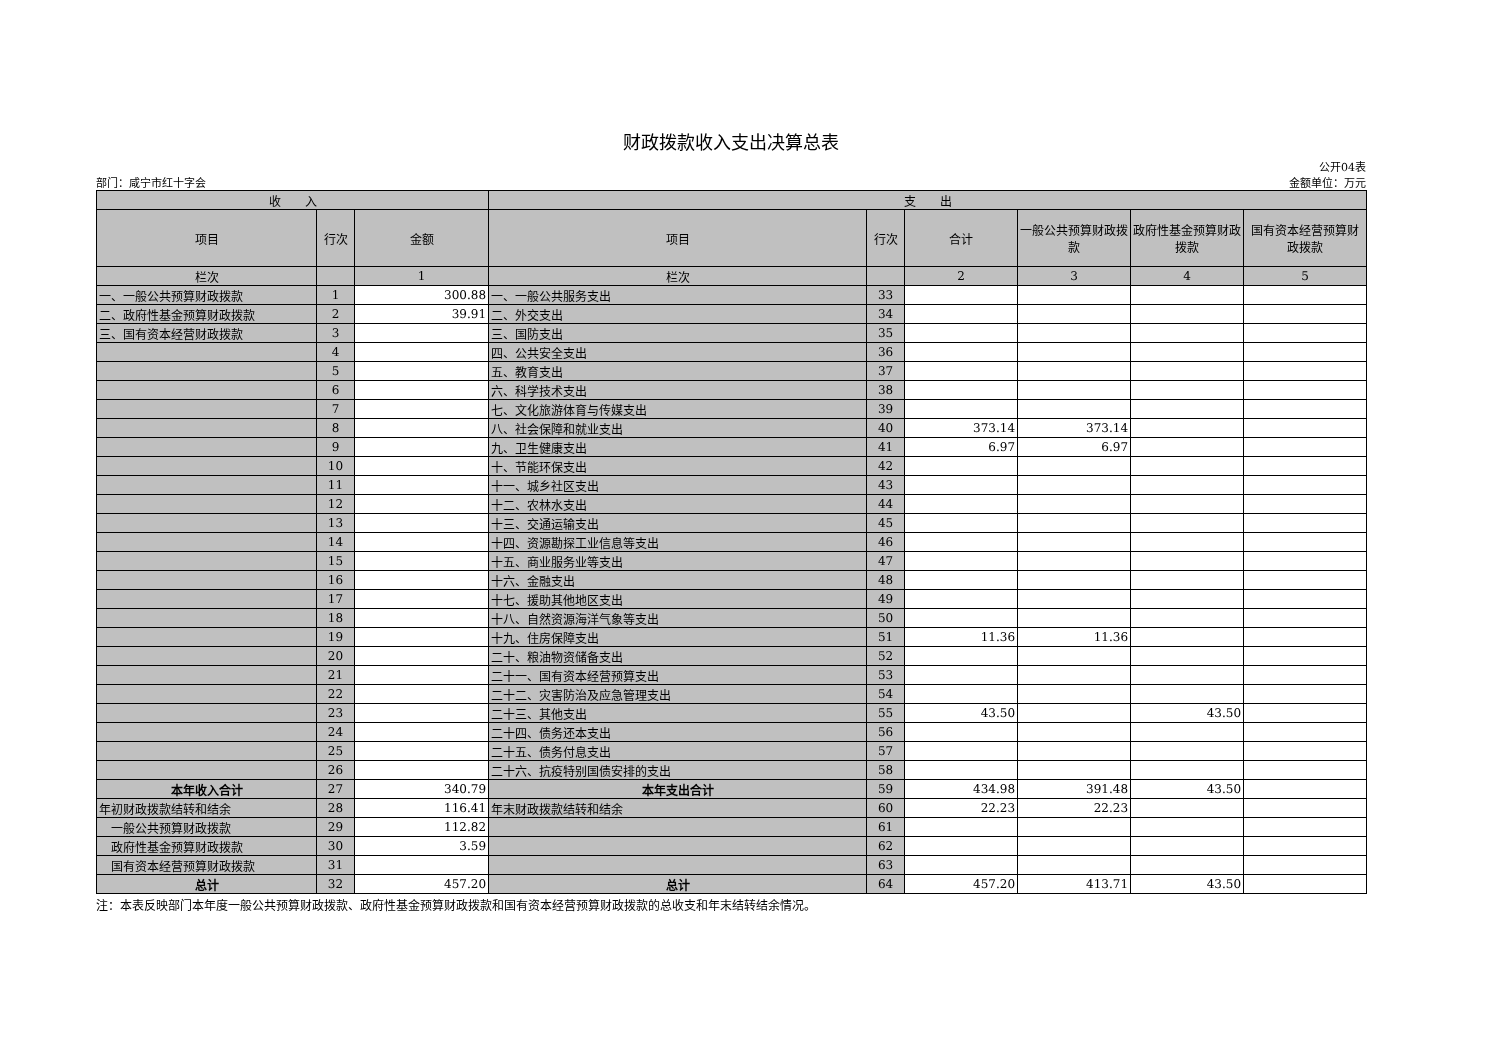财政拨款收入支出决算总表
公开04表
部门：咸宁市红十字会 金额单位：万元
| 收 入 | | | 支 出 | | | | | |
| --- | --- | --- | --- | --- | --- | --- | --- | --- |
| 项目 | 行次 | 金额 | 项目 | 行次 | 合计 | 一般公共预算财政拨款 | 政府性基金预算财政拨款 | 国有资本经营预算财政拨款 |
| 栏次 | | 1 | 栏次 | | 2 | 3 | 4 | 5 |
| 一、一般公共预算财政拨款 | 1 | 300.88 | 一、一般公共服务支出 | 33 | | | | |
| 二、政府性基金预算财政拨款 | 2 | 39.91 | 二、外交支出 | 34 | | | | |
| 三、国有资本经营财政拨款 | 3 | | 三、国防支出 | 35 | | | | |
| | 4 | | 四、公共安全支出 | 36 | | | | |
| | 5 | | 五、教育支出 | 37 | | | | |
| | 6 | | 六、科学技术支出 | 38 | | | | |
| | 7 | | 七、文化旅游体育与传媒支出 | 39 | | | | |
| | 8 | | 八、社会保障和就业支出 | 40 | 373.14 | 373.14 | | |
| | 9 | | 九、卫生健康支出 | 41 | 6.97 | 6.97 | | |
| | 10 | | 十、节能环保支出 | 42 | | | | |
| | 11 | | 十一、城乡社区支出 | 43 | | | | |
| | 12 | | 十二、农林水支出 | 44 | | | | |
| | 13 | | 十三、交通运输支出 | 45 | | | | |
| | 14 | | 十四、资源勘探工业信息等支出 | 46 | | | | |
| | 15 | | 十五、商业服务业等支出 | 47 | | | | |
| | 16 | | 十六、金融支出 | 48 | | | | |
| | 17 | | 十七、援助其他地区支出 | 49 | | | | |
| | 18 | | 十八、自然资源海洋气象等支出 | 50 | | | | |
| | 19 | | 十九、住房保障支出 | 51 | 11.36 | 11.36 | | |
| | 20 | | 二十、粮油物资储备支出 | 52 | | | | |
| | 21 | | 二十一、国有资本经营预算支出 | 53 | | | | |
| | 22 | | 二十二、灾害防治及应急管理支出 | 54 | | | | |
| | 23 | | 二十三、其他支出 | 55 | 43.50 | | 43.50 | |
| | 24 | | 二十四、债务还本支出 | 56 | | | | |
| | 25 | | 二十五、债务付息支出 | 57 | | | | |
| | 26 | | 二十六、抗疫特别国债安排的支出 | 58 | | | | |
| 本年收入合计 | 27 | 340.79 | 本年支出合计 | 59 | 434.98 | 391.48 | 43.50 | |
| 年初财政拨款结转和结余 | 28 | 116.41 | 年末财政拨款结转和结余 | 60 | 22.23 | 22.23 | | |
| 一般公共预算财政拨款 | 29 | 112.82 | | 61 | | | | |
| 政府性基金预算财政拨款 | 30 | 3.59 | | 62 | | | | |
| 国有资本经营预算财政拨款 | 31 | | | 63 | | | | |
| 总计 | 32 | 457.20 | 总计 | 64 | 457.20 | 413.71 | 43.50 | |
注：本表反映部门本年度一般公共预算财政拨款、政府性基金预算财政拨款和国有资本经营预算财政拨款的总收支和年末结转结余情况。